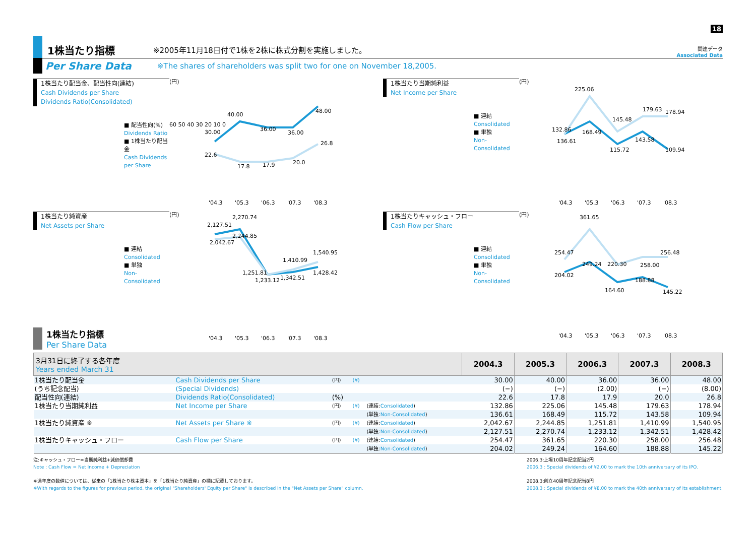18
1株当たり指標
※2005年11月18日付で1株を2株に株式分割を実施しました。
関連データ
Associated Data
Per Share Data
※The shares of shareholders was split two for one on November 18,2005.
1株当たり配当金、配当性向(連結)
Cash Dividends per Share
Dividends Ratio(Consolidated)
■ 配当性向(%)
Dividends Ratio
■ 1株当たり配当金
Cash Dividends per Share
(円)
60 50 40 30 20 10 0
30.00
40.00
36.00
36.00
48.00
22.6
17.8
17.9
20.0
26.8
'04.3
'05.3
'06.3
'07.3
'08.3
1株当たり当期純利益
Net Income per Share
■ 連結
Consolidated
■ 単独
Non-Consolidated
(円)
132.86
225.06
145.48
179.63
178.94
136.61
168.49
115.72
143.58
109.94
'04.3
'05.3
'06.3
'07.3
'08.3
1株当たり純資産
Net Assets per Share
■ 連結
Consolidated
■ 単独
Non-Consolidated
(円)
2,270.74
2,127.51
2,244.85
2,042.67
1,410.99
1,540.95
1,251.81
1,233.12
1,342.51
1,428.42
'04.3
'05.3
'06.3
'07.3
'08.3
1株当たりキャッシュ・フロー
Cash Flow per Share
■ 連結
Consolidated
■ 単独
Non-Consolidated
(円)
361.65
254.47
256.48
249.24
220.30
258.00
204.02
188.88
164.60
145.22
'04.3
'05.3
'06.3
'07.3
'08.3
1株当たり指標
Per Share Data
| 3月31日に終了する各年度 Years ended March 31 | | | | | 2004.3 | 2005.3 | 2006.3 | 2007.3 | 2008.3 |
| --- | --- | --- | --- | --- | --- | --- | --- | --- | --- |
| 1株当たり配当金 | Cash Dividends per Share | (円) | (¥) | | 30.00 | 40.00 | 36.00 | 36.00 | 48.00 |
| (うち記念配当) | (Special Dividends) | | | | (−) | (−) | (2.00) | (−) | (8.00) |
| 配当性向(連結) | Dividends Ratio(Consolidated) | (%) | | | 22.6 | 17.8 | 17.9 | 20.0 | 26.8 |
| 1株当たり当期純利益 | Net Income per Share | (円) | (¥) | (連結: Consolidated ) | 132.86 | 225.06 | 145.48 | 179.63 | 178.94 |
| | | | | (単独: Non-Consolidated ) | 136.61 | 168.49 | 115.72 | 143.58 | 109.94 |
| 1株当たり純資産 ※ | Net Assets per Share ※ | (円) | (¥) | (連結: Consolidated ) | 2,042.67 | 2,244.85 | 1,251.81 | 1,410.99 | 1,540.95 |
| | | | | (単独: Non-Consolidated ) | 2,127.51 | 2,270.74 | 1,233.12 | 1,342.51 | 1,428.42 |
| 1株当たりキャッシュ・フロー | Cash Flow per Share | (円) | (¥) | (連結: Consolidated ) | 254.47 | 361.65 | 220.30 | 258.00 | 256.48 |
| | | | | (単独: Non-Consolidated ) | 204.02 | 249.24 | 164.60 | 188.88 | 145.22 |
注:キャッシュ・フロー=当期純利益+減価償却費
Note : Cash Flow = Net Income + Depreciation
※過年度の数値については、従来の「1株当たり株主資本」を「1株当たり純資産」の欄に記載しております。
※With regards to the figures for previous period, the original "Shareholders' Equity per Share" is described in the "Net Assets per Share" column.
2006.3:上場10周年記念配当2円
2006.3 : Special dividends of ¥2.00 to mark the 10th anniversary of its IPO.
2008.3:創立40周年記念配当8円
2008.3 : Special dividends of ¥8.00 to mark the 40th anniversary of its establishment.